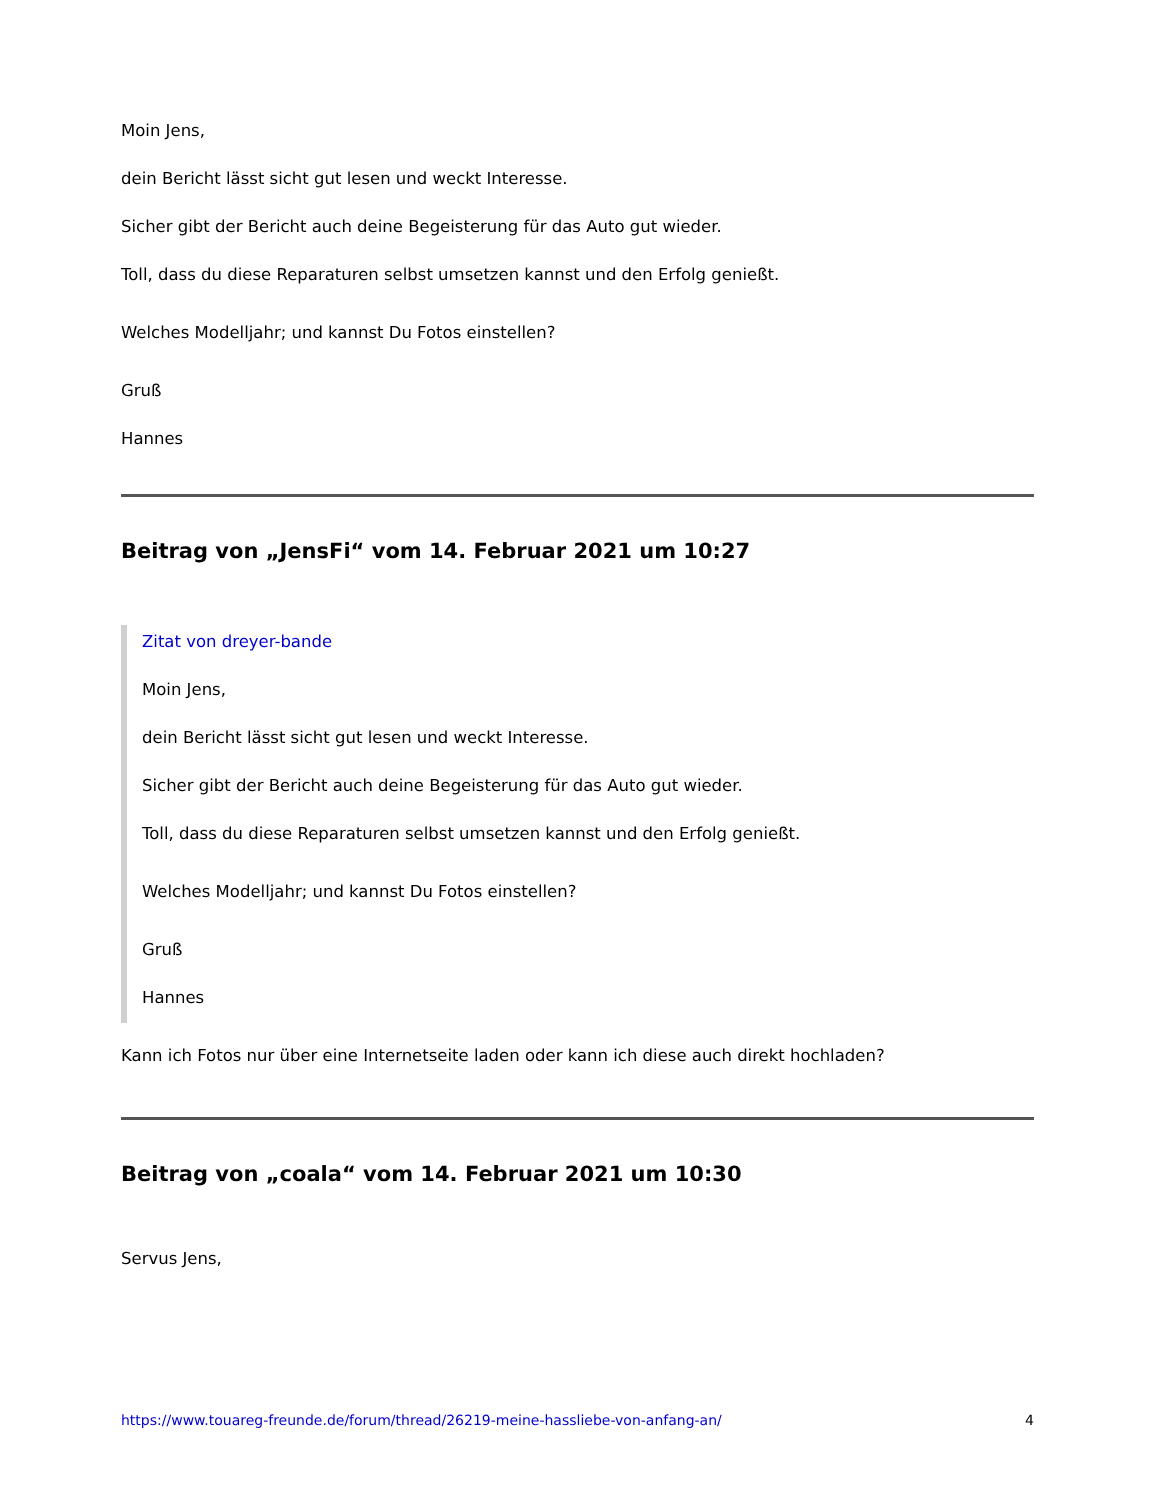Moin Jens,
dein Bericht lässt sicht gut lesen und weckt Interesse.
Sicher gibt der Bericht auch deine Begeisterung für das Auto gut wieder.
Toll, dass du diese Reparaturen selbst umsetzen kannst und den Erfolg genießt.
Welches Modelljahr; und kannst Du Fotos einstellen?
Gruß
Hannes
Beitrag von „JensFi“ vom 14. Februar 2021 um 10:27
Zitat von dreyer-bande
Moin Jens,
dein Bericht lässt sicht gut lesen und weckt Interesse.
Sicher gibt der Bericht auch deine Begeisterung für das Auto gut wieder.
Toll, dass du diese Reparaturen selbst umsetzen kannst und den Erfolg genießt.
Welches Modelljahr; und kannst Du Fotos einstellen?
Gruß
Hannes
Kann ich Fotos nur über eine Internetseite laden oder kann ich diese auch direkt hochladen?
Beitrag von „coala“ vom 14. Februar 2021 um 10:30
Servus Jens,
https://www.touareg-freunde.de/forum/thread/26219-meine-hassliebe-von-anfang-an/ 4